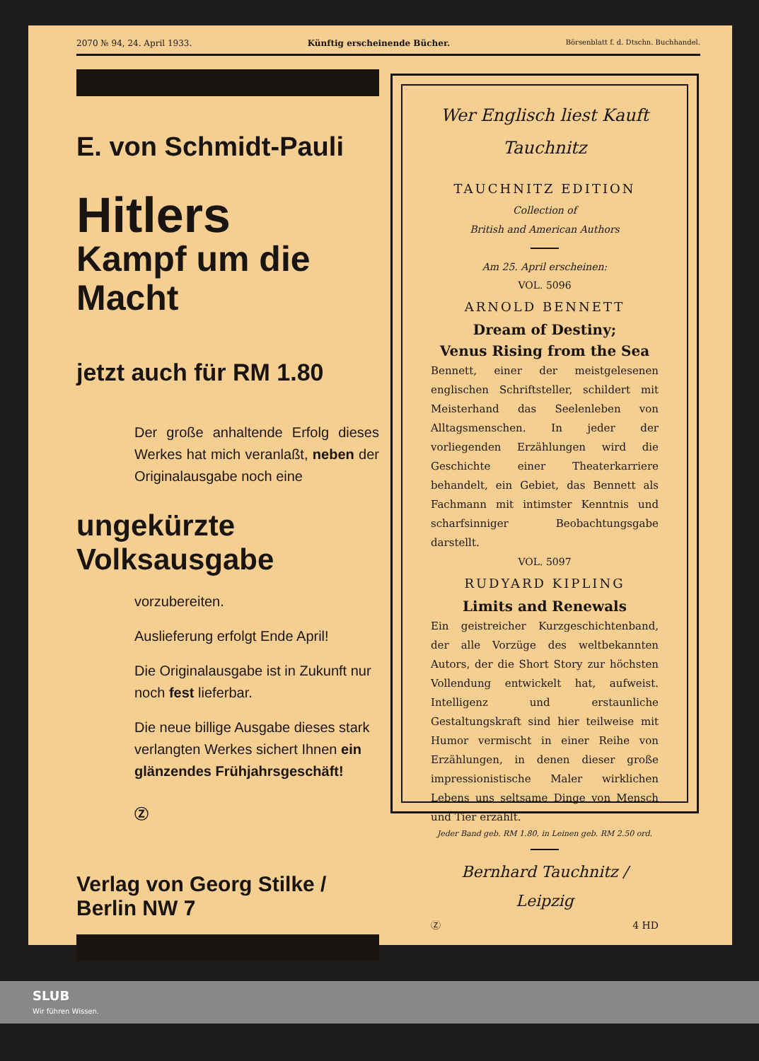2070 № 94, 24. April 1933. Künftig erscheinende Bücher. Börsenblatt f. d. Dtschn. Buchhandel.
E. von Schmidt-Pauli
Hitlers
Kampf um die Macht
jetzt auch für RM 1.80
Der große anhaltende Erfolg dieses Werkes hat mich veranlaßt, neben der Originalausgabe noch eine
ungekürzte Volksausgabe
vorzubereiten.
Auslieferung erfolgt Ende April!
Die Originalausgabe ist in Zukunft nur noch fest lieferbar.
Die neue billige Ausgabe dieses stark verlangten Werkes sichert Ihnen ein glänzendes Frühjahrsgeschäft!
Ⓩ
Verlag von Georg Stilke / Berlin NW 7
Wer Englisch liest Kauft Tauchnitz
TAUCHNITZ EDITION
Collection of
British and American Authors
Am 25. April erscheinen:
VOL. 5096
ARNOLD BENNETT
Dream of Destiny;
Venus Rising from the Sea
Bennett, einer der meistgelesenen englischen Schriftsteller, schildert mit Meisterhand das Seelenleben von Alltagsmenschen. In jeder der vorliegenden Erzählungen wird die Geschichte einer Theaterkarriere behandelt, ein Gebiet, das Bennett als Fachmann mit intimster Kenntnis und scharfsinniger Beobachtungsgabe darstellt.
VOL. 5097
RUDYARD KIPLING
Limits and Renewals
Ein geistreicher Kurzgeschichtenband, der alle Vorzüge des weltbekannten Autors, der die Short Story zur höchsten Vollendung entwickelt hat, aufweist. Intelligenz und erstaunliche Gestaltungskraft sind hier teilweise mit Humor vermischt in einer Reihe von Erzählungen, in denen dieser große impressionistische Maler wirklichen Lebens uns seltsame Dinge von Mensch und Tier erzählt.
Jeder Band geb. RM 1.80, in Leinen geb. RM 2.50 ord.
Bernhard Tauchnitz / Leipzig
Ⓩ 4 HD
SLUB
Wir führen Wissen.